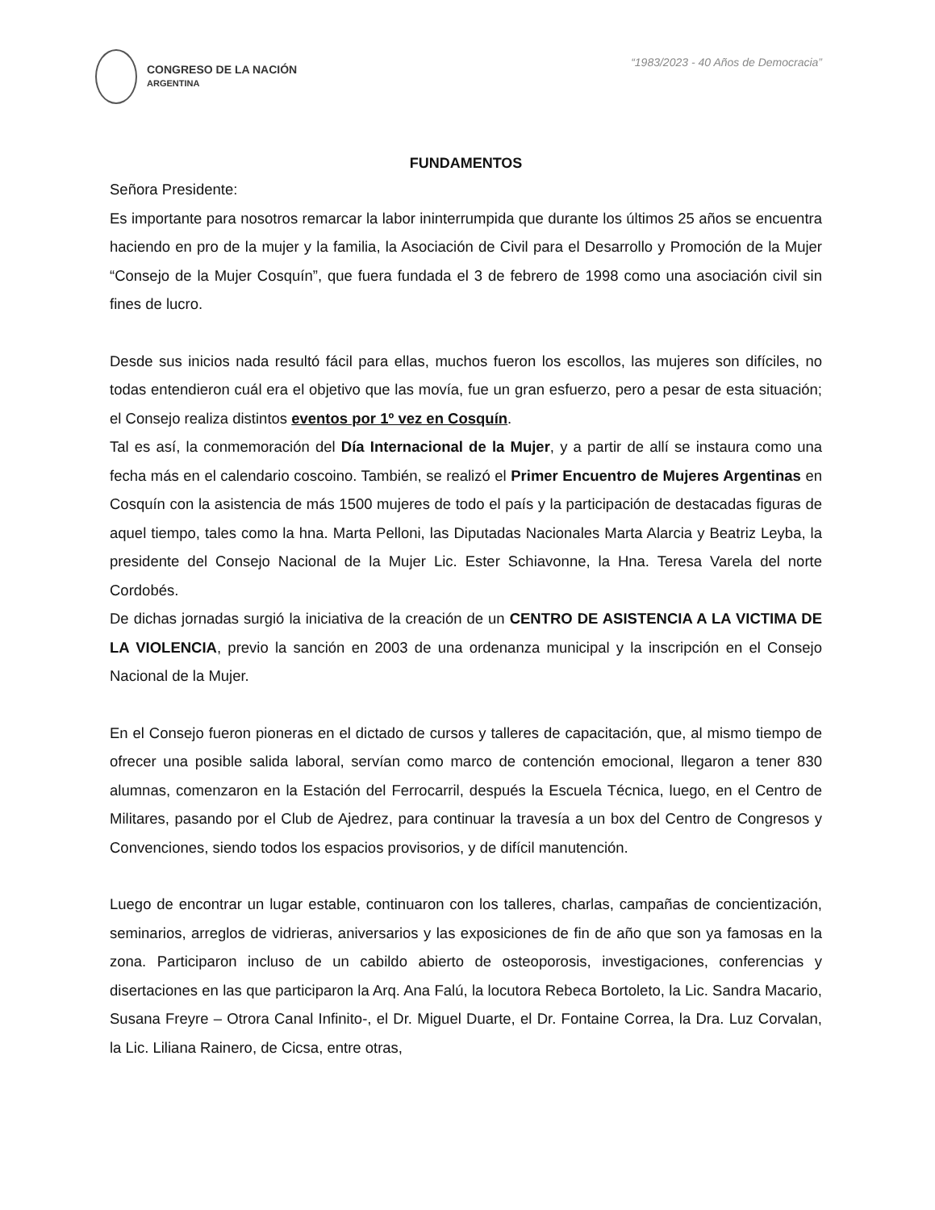CONGRESO DE LA NACIÓN
ARGENTINA
“1983/2023 - 40 Años de Democracia”
FUNDAMENTOS
Señora Presidente:
Es importante para nosotros remarcar la labor ininterrumpida que durante los últimos 25 años se encuentra haciendo en pro de la mujer y la familia, la Asociación de Civil para el Desarrollo y Promoción de la Mujer “Consejo de la Mujer Cosquín”, que fuera fundada el 3 de febrero de 1998 como una asociación civil sin fines de lucro.
Desde sus inicios nada resultó fácil para ellas, muchos fueron los escollos, las mujeres son difíciles, no todas entendieron cuál era el objetivo que las movía, fue un gran esfuerzo, pero a pesar de esta situación; el Consejo realiza distintos eventos por 1º vez en Cosquín.
Tal es así, la conmemoración del Día Internacional de la Mujer, y a partir de allí se instaura como una fecha más en el calendario coscoino. También, se realizó el Primer Encuentro de Mujeres Argentinas en Cosquín con la asistencia de más 1500 mujeres de todo el país y la participación de destacadas figuras de aquel tiempo, tales como la hna. Marta Pelloni, las Diputadas Nacionales Marta Alarcia y Beatriz Leyba, la presidente del Consejo Nacional de la Mujer Lic. Ester Schiavonne, la Hna. Teresa Varela del norte Cordobés.
De dichas jornadas surgió la iniciativa de la creación de un CENTRO DE ASISTENCIA A LA VICTIMA DE LA VIOLENCIA, previo la sanción en 2003 de una ordenanza municipal y la inscripción en el Consejo Nacional de la Mujer.
En el Consejo fueron pioneras en el dictado de cursos y talleres de capacitación, que, al mismo tiempo de ofrecer una posible salida laboral, servían como marco de contención emocional, llegaron a tener 830 alumnas, comenzaron en la Estación del Ferrocarril, después la Escuela Técnica, luego, en el Centro de Militares, pasando por el Club de Ajedrez, para continuar la travesía a un box del Centro de Congresos y Convenciones, siendo todos los espacios provisorios, y de difícil manutención.
Luego de encontrar un lugar estable, continuaron con los talleres, charlas, campañas de concientización, seminarios, arreglos de vidrieras, aniversarios y las exposiciones de fin de año que son ya famosas en la zona. Participaron incluso de un cabildo abierto de osteoporosis, investigaciones, conferencias y disertaciones en las que participaron la Arq. Ana Falú, la locutora Rebeca Bortoleto, la Lic. Sandra Macario, Susana Freyre – Otrora Canal Infinito-, el Dr. Miguel Duarte, el Dr. Fontaine Correa, la Dra. Luz Corvalan, la Lic. Liliana Rainero, de Cicsa, entre otras,